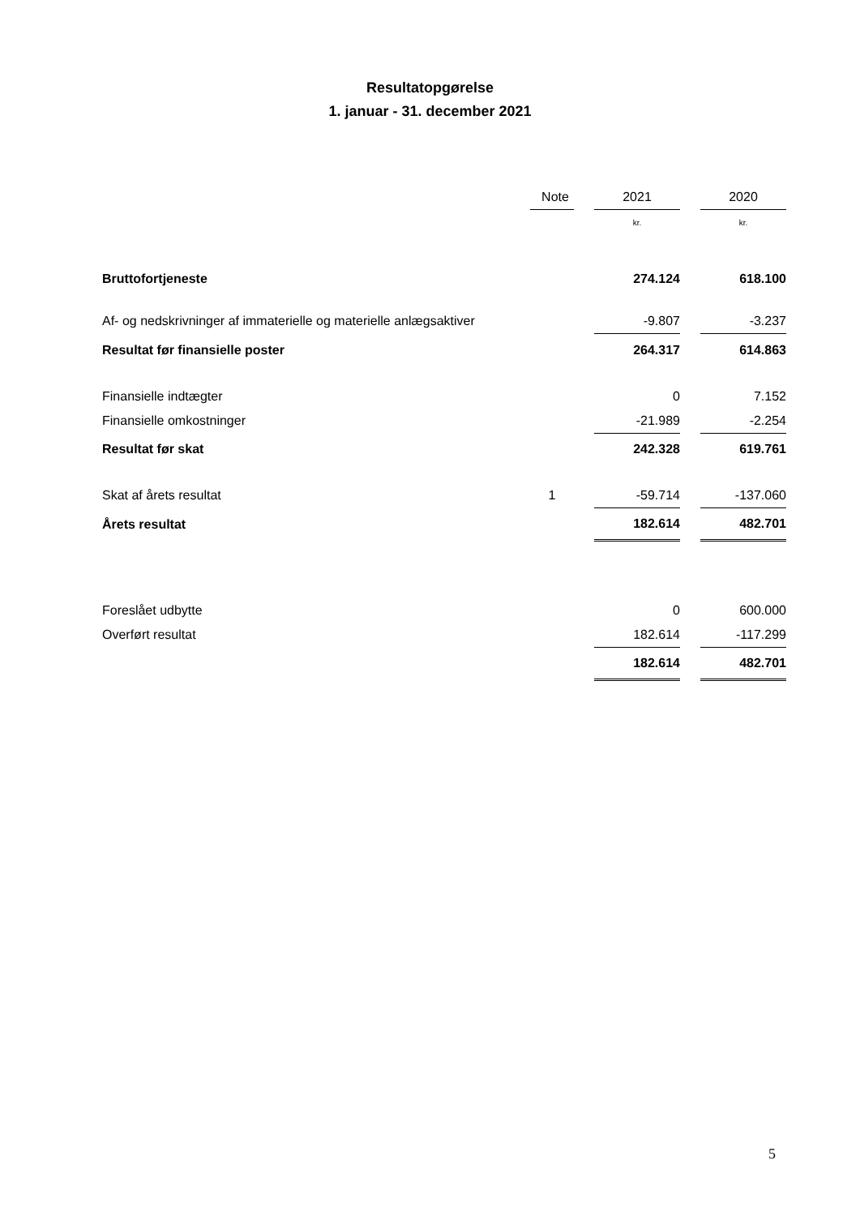Resultatopgørelse
1. januar - 31. december 2021
| | Note | | 2021 | | 2020 |
| --- | --- | --- | --- | --- | --- |
| | | | kr. | | kr. |
| Bruttofortjeneste | | | 274.124 | | 618.100 |
| Af- og nedskrivninger af immaterielle og materielle anlægsaktiver | | | -9.807 | | -3.237 |
| Resultat før finansielle poster | | | 264.317 | | 614.863 |
| Finansielle indtægter | | | 0 | | 7.152 |
| Finansielle omkostninger | | | -21.989 | | -2.254 |
| Resultat før skat | | | 242.328 | | 619.761 |
| Skat af årets resultat | 1 | | -59.714 | | -137.060 |
| Årets resultat | | | 182.614 | | 482.701 |
| Foreslået udbytte | | | 0 | | 600.000 |
| Overført resultat | | | 182.614 | | -117.299 |
| | | | 182.614 | | 482.701 |
5